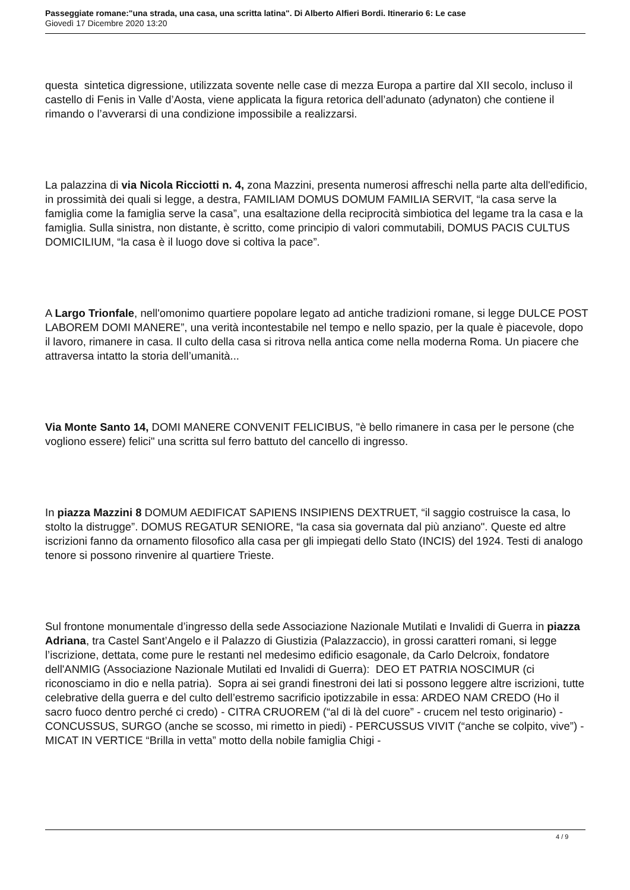Passeggiate romane:"una strada, una casa, una scritta latina". Di Alberto Alfieri Bordi. Itinerario 6: Le case
Giovedì 17 Dicembre 2020 13:20
questa sintetica digressione, utilizzata sovente nelle case di mezza Europa a partire dal XII secolo, incluso il castello di Fenis in Valle d’Aosta, viene applicata la figura retorica dell’adunato (adynaton) che contiene il rimando o l’avverarsi di una condizione impossibile a realizzarsi.
La palazzina di via Nicola Ricciotti n. 4, zona Mazzini, presenta numerosi affreschi nella parte alta dell'edificio, in prossimità dei quali si legge, a destra, FAMILIAM DOMUS DOMUM FAMILIA SERVIT, “la casa serve la famiglia come la famiglia serve la casa”, una esaltazione della reciprocità simbiotica del legame tra la casa e la famiglia. Sulla sinistra, non distante, è scritto, come principio di valori commutabili, DOMUS PACIS CULTUS DOMICILIUM, “la casa è il luogo dove si coltiva la pace”.
A Largo Trionfale, nell'omonimo quartiere popolare legato ad antiche tradizioni romane, si legge DULCE POST LABOREM DOMI MANERE”, una verità incontestabile nel tempo e nello spazio, per la quale è piacevole, dopo il lavoro, rimanere in casa. Il culto della casa si ritrova nella antica come nella moderna Roma. Un piacere che attraversa intatto la storia dell’umanità...
Via Monte Santo 14, DOMI MANERE CONVENIT FELICIBUS, "è bello rimanere in casa per le persone (che vogliono essere) felici" una scritta sul ferro battuto del cancello di ingresso.
In piazza Mazzini 8 DOMUM AEDIFICAT SAPIENS INSIPIENS DEXTRUET, “il saggio costruisce la casa, lo stolto la distrugge”. DOMUS REGATUR SENIORE, “la casa sia governata dal più anziano". Queste ed altre iscrizioni fanno da ornamento filosofico alla casa per gli impiegati dello Stato (INCIS) del 1924. Testi di analogo tenore si possono rinvenire al quartiere Trieste.
Sul frontone monumentale d’ingresso della sede Associazione Nazionale Mutilati e Invalidi di Guerra in piazza Adriana, tra Castel Sant’Angelo e il Palazzo di Giustizia (Palazzaccio), in grossi caratteri romani, si legge l’iscrizione, dettata, come pure le restanti nel medesimo edificio esagonale, da Carlo Delcroix, fondatore dell'ANMIG (Associazione Nazionale Mutilati ed Invalidi di Guerra): DEO ET PATRIA NOSCIMUR (ci riconosciamo in dio e nella patria). Sopra ai sei grandi finestroni dei lati si possono leggere altre iscrizioni, tutte celebrative della guerra e del culto dell’estremo sacrificio ipotizzabile in essa: ARDEO NAM CREDO (Ho il sacro fuoco dentro perché ci credo) - CITRA CRUOREM (“al di là del cuore” - crucem nel testo originario) - CONCUSSUS, SURGO (anche se scosso, mi rimetto in piedi) - PERCUSSUS VIVIT (“anche se colpito, vive”) - MICAT IN VERTICE “Brilla in vetta” motto della nobile famiglia Chigi -
4 / 9